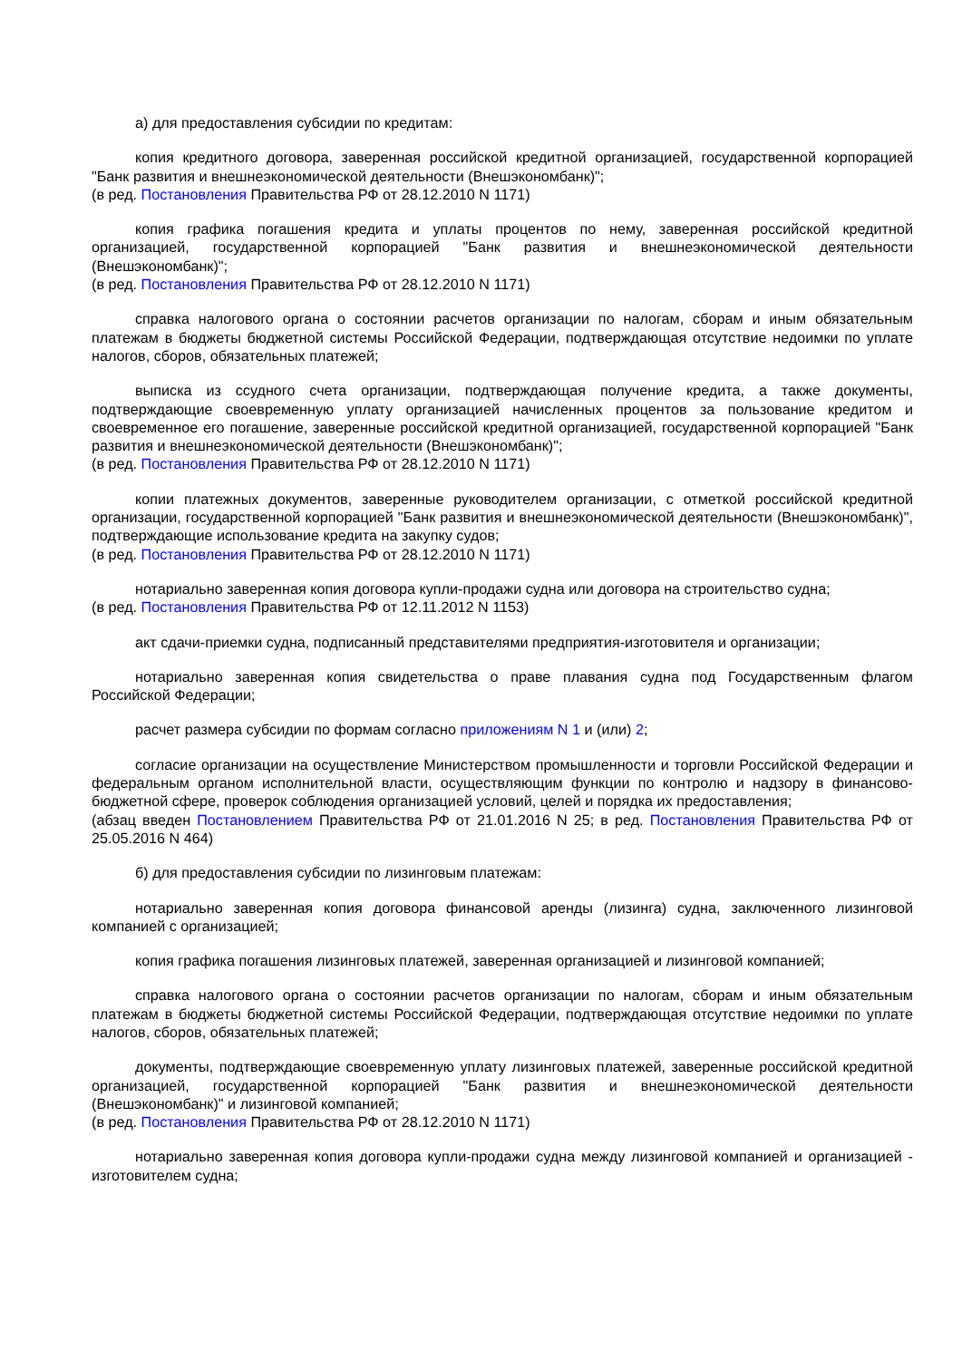а) для предоставления субсидии по кредитам:
копия кредитного договора, заверенная российской кредитной организацией, государственной корпорацией "Банк развития и внешнеэкономической деятельности (Внешэкономбанк)";
(в ред. Постановления Правительства РФ от 28.12.2010 N 1171)
копия графика погашения кредита и уплаты процентов по нему, заверенная российской кредитной организацией, государственной корпорацией "Банк развития и внешнеэкономической деятельности (Внешэкономбанк)";
(в ред. Постановления Правительства РФ от 28.12.2010 N 1171)
справка налогового органа о состоянии расчетов организации по налогам, сборам и иным обязательным платежам в бюджеты бюджетной системы Российской Федерации, подтверждающая отсутствие недоимки по уплате налогов, сборов, обязательных платежей;
выписка из ссудного счета организации, подтверждающая получение кредита, а также документы, подтверждающие своевременную уплату организацией начисленных процентов за пользование кредитом и своевременное его погашение, заверенные российской кредитной организацией, государственной корпорацией "Банк развития и внешнеэкономической деятельности (Внешэкономбанк)";
(в ред. Постановления Правительства РФ от 28.12.2010 N 1171)
копии платежных документов, заверенные руководителем организации, с отметкой российской кредитной организации, государственной корпорацией "Банк развития и внешнеэкономической деятельности (Внешэкономбанк)", подтверждающие использование кредита на закупку судов;
(в ред. Постановления Правительства РФ от 28.12.2010 N 1171)
нотариально заверенная копия договора купли-продажи судна или договора на строительство судна;
(в ред. Постановления Правительства РФ от 12.11.2012 N 1153)
акт сдачи-приемки судна, подписанный представителями предприятия-изготовителя и организации;
нотариально заверенная копия свидетельства о праве плавания судна под Государственным флагом Российской Федерации;
расчет размера субсидии по формам согласно приложениям N 1 и (или) 2;
согласие организации на осуществление Министерством промышленности и торговли Российской Федерации и федеральным органом исполнительной власти, осуществляющим функции по контролю и надзору в финансово-бюджетной сфере, проверок соблюдения организацией условий, целей и порядка их предоставления;
(абзац введен Постановлением Правительства РФ от 21.01.2016 N 25; в ред. Постановления Правительства РФ от 25.05.2016 N 464)
б) для предоставления субсидии по лизинговым платежам:
нотариально заверенная копия договора финансовой аренды (лизинга) судна, заключенного лизинговой компанией с организацией;
копия графика погашения лизинговых платежей, заверенная организацией и лизинговой компанией;
справка налогового органа о состоянии расчетов организации по налогам, сборам и иным обязательным платежам в бюджеты бюджетной системы Российской Федерации, подтверждающая отсутствие недоимки по уплате налогов, сборов, обязательных платежей;
документы, подтверждающие своевременную уплату лизинговых платежей, заверенные российской кредитной организацией, государственной корпорацией "Банк развития и внешнеэкономической деятельности (Внешэкономбанк)" и лизинговой компанией;
(в ред. Постановления Правительства РФ от 28.12.2010 N 1171)
нотариально заверенная копия договора купли-продажи судна между лизинговой компанией и организацией - изготовителем судна;